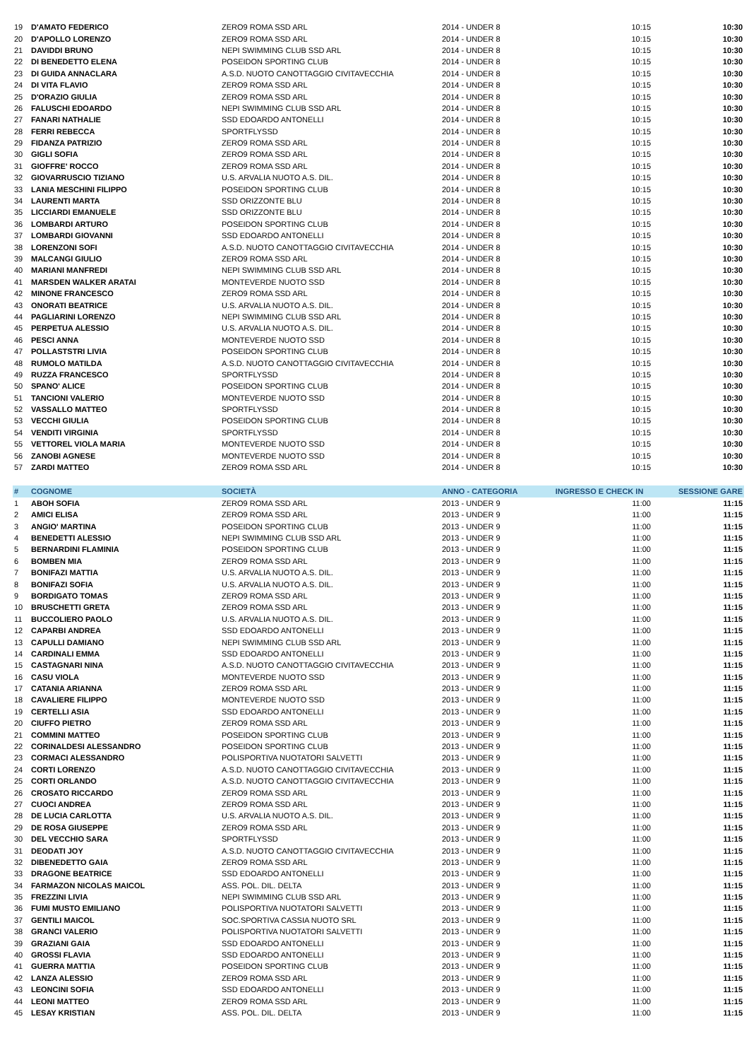| 19 | D'AMATO FEDERICO | ZERO9 ROMA SSD ARL | 2014 - UNDER 8 | 10:15 | 10:30 |
| 20 | D'APOLLO LORENZO | ZERO9 ROMA SSD ARL | 2014 - UNDER 8 | 10:15 | 10:30 |
| 21 | DAVIDDI BRUNO | NEPI SWIMMING CLUB SSD ARL | 2014 - UNDER 8 | 10:15 | 10:30 |
| 22 | DI BENEDETTO ELENA | POSEIDON SPORTING CLUB | 2014 - UNDER 8 | 10:15 | 10:30 |
| 23 | DI GUIDA ANNACLARA | A.S.D. NUOTO CANOTTAGGIO CIVITAVECCHIA | 2014 - UNDER 8 | 10:15 | 10:30 |
| 24 | DI VITA FLAVIO | ZERO9 ROMA SSD ARL | 2014 - UNDER 8 | 10:15 | 10:30 |
| 25 | D'ORAZIO GIULIA | ZERO9 ROMA SSD ARL | 2014 - UNDER 8 | 10:15 | 10:30 |
| 26 | FALUSCHI EDOARDO | NEPI SWIMMING CLUB SSD ARL | 2014 - UNDER 8 | 10:15 | 10:30 |
| 27 | FANARI NATHALIE | SSD EDOARDO ANTONELLI | 2014 - UNDER 8 | 10:15 | 10:30 |
| 28 | FERRI REBECCA | SPORTFLYSSD | 2014 - UNDER 8 | 10:15 | 10:30 |
| 29 | FIDANZA PATRIZIO | ZERO9 ROMA SSD ARL | 2014 - UNDER 8 | 10:15 | 10:30 |
| 30 | GIGLI SOFIA | ZERO9 ROMA SSD ARL | 2014 - UNDER 8 | 10:15 | 10:30 |
| 31 | GIOFFRE' ROCCO | ZERO9 ROMA SSD ARL | 2014 - UNDER 8 | 10:15 | 10:30 |
| 32 | GIOVARRUSCIO TIZIANO | U.S. ARVALIA NUOTO A.S. DIL. | 2014 - UNDER 8 | 10:15 | 10:30 |
| 33 | LANIA MESCHINI FILIPPO | POSEIDON SPORTING CLUB | 2014 - UNDER 8 | 10:15 | 10:30 |
| 34 | LAURENTI MARTA | SSD ORIZZONTE BLU | 2014 - UNDER 8 | 10:15 | 10:30 |
| 35 | LICCIARDI EMANUELE | SSD ORIZZONTE BLU | 2014 - UNDER 8 | 10:15 | 10:30 |
| 36 | LOMBARDI ARTURO | POSEIDON SPORTING CLUB | 2014 - UNDER 8 | 10:15 | 10:30 |
| 37 | LOMBARDI GIOVANNI | SSD EDOARDO ANTONELLI | 2014 - UNDER 8 | 10:15 | 10:30 |
| 38 | LORENZONI SOFI | A.S.D. NUOTO CANOTTAGGIO CIVITAVECCHIA | 2014 - UNDER 8 | 10:15 | 10:30 |
| 39 | MALCANGI GIULIO | ZERO9 ROMA SSD ARL | 2014 - UNDER 8 | 10:15 | 10:30 |
| 40 | MARIANI MANFREDI | NEPI SWIMMING CLUB SSD ARL | 2014 - UNDER 8 | 10:15 | 10:30 |
| 41 | MARSDEN WALKER ARATAI | MONTEVERDE NUOTO SSD | 2014 - UNDER 8 | 10:15 | 10:30 |
| 42 | MINONE FRANCESCO | ZERO9 ROMA SSD ARL | 2014 - UNDER 8 | 10:15 | 10:30 |
| 43 | ONORATI BEATRICE | U.S. ARVALIA NUOTO A.S. DIL. | 2014 - UNDER 8 | 10:15 | 10:30 |
| 44 | PAGLIARINI LORENZO | NEPI SWIMMING CLUB SSD ARL | 2014 - UNDER 8 | 10:15 | 10:30 |
| 45 | PERPETUA ALESSIO | U.S. ARVALIA NUOTO A.S. DIL. | 2014 - UNDER 8 | 10:15 | 10:30 |
| 46 | PESCI ANNA | MONTEVERDE NUOTO SSD | 2014 - UNDER 8 | 10:15 | 10:30 |
| 47 | POLLASTSTRI LIVIA | POSEIDON SPORTING CLUB | 2014 - UNDER 8 | 10:15 | 10:30 |
| 48 | RUMOLO MATILDA | A.S.D. NUOTO CANOTTAGGIO CIVITAVECCHIA | 2014 - UNDER 8 | 10:15 | 10:30 |
| 49 | RUZZA FRANCESCO | SPORTFLYSSD | 2014 - UNDER 8 | 10:15 | 10:30 |
| 50 | SPANO' ALICE | POSEIDON SPORTING CLUB | 2014 - UNDER 8 | 10:15 | 10:30 |
| 51 | TANCIONI VALERIO | MONTEVERDE NUOTO SSD | 2014 - UNDER 8 | 10:15 | 10:30 |
| 52 | VASSALLO MATTEO | SPORTFLYSSD | 2014 - UNDER 8 | 10:15 | 10:30 |
| 53 | VECCHI GIULIA | POSEIDON SPORTING CLUB | 2014 - UNDER 8 | 10:15 | 10:30 |
| 54 | VENDITI VIRGINIA | SPORTFLYSSD | 2014 - UNDER 8 | 10:15 | 10:30 |
| 55 | VETTOREL VIOLA MARIA | MONTEVERDE NUOTO SSD | 2014 - UNDER 8 | 10:15 | 10:30 |
| 56 | ZANOBI AGNESE | MONTEVERDE NUOTO SSD | 2014 - UNDER 8 | 10:15 | 10:30 |
| 57 | ZARDI MATTEO | ZERO9 ROMA SSD ARL | 2014 - UNDER 8 | 10:15 | 10:30 |
| # | COGNOME | SOCIETÀ | ANNO - CATEGORIA | INGRESSO E CHECK IN | SESSIONE GARE |
| 1 | ABOH SOFIA | ZERO9 ROMA SSD ARL | 2013 - UNDER 9 | 11:00 | 11:15 |
| 2 | AMICI ELISA | ZERO9 ROMA SSD ARL | 2013 - UNDER 9 | 11:00 | 11:15 |
| 3 | ANGIO' MARTINA | POSEIDON SPORTING CLUB | 2013 - UNDER 9 | 11:00 | 11:15 |
| 4 | BENEDETTI ALESSIO | NEPI SWIMMING CLUB SSD ARL | 2013 - UNDER 9 | 11:00 | 11:15 |
| 5 | BERNARDINI FLAMINIA | POSEIDON SPORTING CLUB | 2013 - UNDER 9 | 11:00 | 11:15 |
| 6 | BOMBEN MIA | ZERO9 ROMA SSD ARL | 2013 - UNDER 9 | 11:00 | 11:15 |
| 7 | BONIFAZI MATTIA | U.S. ARVALIA NUOTO A.S. DIL. | 2013 - UNDER 9 | 11:00 | 11:15 |
| 8 | BONIFAZI SOFIA | U.S. ARVALIA NUOTO A.S. DIL. | 2013 - UNDER 9 | 11:00 | 11:15 |
| 9 | BORDIGATO TOMAS | ZERO9 ROMA SSD ARL | 2013 - UNDER 9 | 11:00 | 11:15 |
| 10 | BRUSCHETTI GRETA | ZERO9 ROMA SSD ARL | 2013 - UNDER 9 | 11:00 | 11:15 |
| 11 | BUCCOLIERO PAOLO | U.S. ARVALIA NUOTO A.S. DIL. | 2013 - UNDER 9 | 11:00 | 11:15 |
| 12 | CAPARBI ANDREA | SSD EDOARDO ANTONELLI | 2013 - UNDER 9 | 11:00 | 11:15 |
| 13 | CAPULLI DAMIANO | NEPI SWIMMING CLUB SSD ARL | 2013 - UNDER 9 | 11:00 | 11:15 |
| 14 | CARDINALI EMMA | SSD EDOARDO ANTONELLI | 2013 - UNDER 9 | 11:00 | 11:15 |
| 15 | CASTAGNARI NINA | A.S.D. NUOTO CANOTTAGGIO CIVITAVECCHIA | 2013 - UNDER 9 | 11:00 | 11:15 |
| 16 | CASU VIOLA | MONTEVERDE NUOTO SSD | 2013 - UNDER 9 | 11:00 | 11:15 |
| 17 | CATANIA ARIANNA | ZERO9 ROMA SSD ARL | 2013 - UNDER 9 | 11:00 | 11:15 |
| 18 | CAVALIERE FILIPPO | MONTEVERDE NUOTO SSD | 2013 - UNDER 9 | 11:00 | 11:15 |
| 19 | CERTELLI ASIA | SSD EDOARDO ANTONELLI | 2013 - UNDER 9 | 11:00 | 11:15 |
| 20 | CIUFFO PIETRO | ZERO9 ROMA SSD ARL | 2013 - UNDER 9 | 11:00 | 11:15 |
| 21 | COMMINI MATTEO | POSEIDON SPORTING CLUB | 2013 - UNDER 9 | 11:00 | 11:15 |
| 22 | CORINALDESI ALESSANDRO | POSEIDON SPORTING CLUB | 2013 - UNDER 9 | 11:00 | 11:15 |
| 23 | CORMACI ALESSANDRO | POLISPORTIVA NUOTATORI SALVETTI | 2013 - UNDER 9 | 11:00 | 11:15 |
| 24 | CORTI LORENZO | A.S.D. NUOTO CANOTTAGGIO CIVITAVECCHIA | 2013 - UNDER 9 | 11:00 | 11:15 |
| 25 | CORTI ORLANDO | A.S.D. NUOTO CANOTTAGGIO CIVITAVECCHIA | 2013 - UNDER 9 | 11:00 | 11:15 |
| 26 | CROSATO RICCARDO | ZERO9 ROMA SSD ARL | 2013 - UNDER 9 | 11:00 | 11:15 |
| 27 | CUOCI ANDREA | ZERO9 ROMA SSD ARL | 2013 - UNDER 9 | 11:00 | 11:15 |
| 28 | DE LUCIA CARLOTTA | U.S. ARVALIA NUOTO A.S. DIL. | 2013 - UNDER 9 | 11:00 | 11:15 |
| 29 | DE ROSA GIUSEPPE | ZERO9 ROMA SSD ARL | 2013 - UNDER 9 | 11:00 | 11:15 |
| 30 | DEL VECCHIO SARA | SPORTFLYSSD | 2013 - UNDER 9 | 11:00 | 11:15 |
| 31 | DEODATI JOY | A.S.D. NUOTO CANOTTAGGIO CIVITAVECCHIA | 2013 - UNDER 9 | 11:00 | 11:15 |
| 32 | DIBENEDETTO GAIA | ZERO9 ROMA SSD ARL | 2013 - UNDER 9 | 11:00 | 11:15 |
| 33 | DRAGONE BEATRICE | SSD EDOARDO ANTONELLI | 2013 - UNDER 9 | 11:00 | 11:15 |
| 34 | FARMAZON NICOLAS MAICOL | ASS. POL. DIL. DELTA | 2013 - UNDER 9 | 11:00 | 11:15 |
| 35 | FREZZINI LIVIA | NEPI SWIMMING CLUB SSD ARL | 2013 - UNDER 9 | 11:00 | 11:15 |
| 36 | FUMI MUSTO EMILIANO | POLISPORTIVA NUOTATORI SALVETTI | 2013 - UNDER 9 | 11:00 | 11:15 |
| 37 | GENTILI MAICOL | SOC.SPORTIVA CASSIA NUOTO SRL | 2013 - UNDER 9 | 11:00 | 11:15 |
| 38 | GRANCI VALERIO | POLISPORTIVA NUOTATORI SALVETTI | 2013 - UNDER 9 | 11:00 | 11:15 |
| 39 | GRAZIANI GAIA | SSD EDOARDO ANTONELLI | 2013 - UNDER 9 | 11:00 | 11:15 |
| 40 | GROSSI FLAVIA | SSD EDOARDO ANTONELLI | 2013 - UNDER 9 | 11:00 | 11:15 |
| 41 | GUERRA MATTIA | POSEIDON SPORTING CLUB | 2013 - UNDER 9 | 11:00 | 11:15 |
| 42 | LANZA ALESSIO | ZERO9 ROMA SSD ARL | 2013 - UNDER 9 | 11:00 | 11:15 |
| 43 | LEONCINI SOFIA | SSD EDOARDO ANTONELLI | 2013 - UNDER 9 | 11:00 | 11:15 |
| 44 | LEONI MATTEO | ZERO9 ROMA SSD ARL | 2013 - UNDER 9 | 11:00 | 11:15 |
| 45 | LESAY KRISTIAN | ASS. POL. DIL. DELTA | 2013 - UNDER 9 | 11:00 | 11:15 |